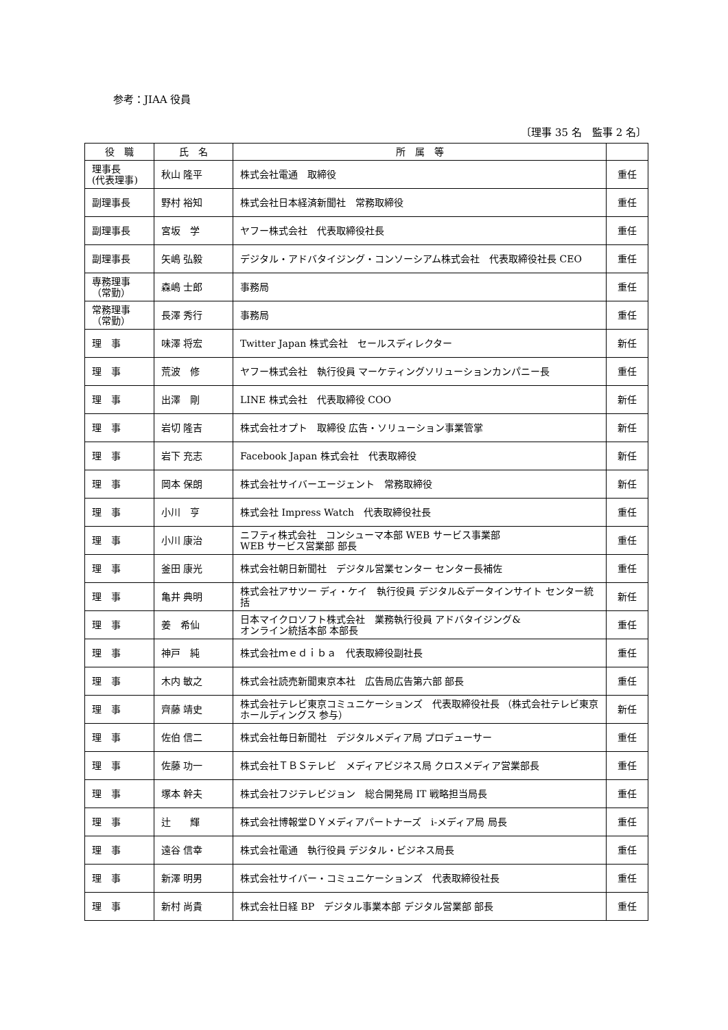参考：JIAA 役員
〔理事 35 名　監事 2 名〕
| 役 職 | 氏 名 | 所 属 等 | |
| --- | --- | --- | --- |
| 理事長 (代表理事) | 秋山 隆平 | 株式会社電通 取締役 | 重任 |
| 副理事長 | 野村 裕知 | 株式会社日本経済新聞社 常務取締役 | 重任 |
| 副理事長 | 宮坂 学 | ヤフー株式会社 代表取締役社長 | 重任 |
| 副理事長 | 矢嶋 弘毅 | デジタル・アドバタイジング・コンソーシアム株式会社 代表取締役社長 CEO | 重任 |
| 専務理事 （常勤） | 森嶋 士郎 | 事務局 | 重任 |
| 常務理事 （常勤） | 長澤 秀行 | 事務局 | 重任 |
| 理 事 | 味澤 将宏 | Twitter Japan 株式会社 セールスディレクター | 新任 |
| 理 事 | 荒波 修 | ヤフー株式会社 執行役員 マーケティングソリューションカンパニー長 | 重任 |
| 理 事 | 出澤 剛 | LINE 株式会社 代表取締役 COO | 新任 |
| 理 事 | 岩切 隆吉 | 株式会社オプト 取締役 広告・ソリューション事業管掌 | 新任 |
| 理 事 | 岩下 充志 | Facebook Japan 株式会社 代表取締役 | 新任 |
| 理 事 | 岡本 保朗 | 株式会社サイバーエージェント 常務取締役 | 新任 |
| 理 事 | 小川 亨 | 株式会社 Impress Watch 代表取締役社長 | 重任 |
| 理 事 | 小川 康治 | ニフティ株式会社 コンシューマ本部 WEB サービス事業部 WEB サービス営業部 部長 | 重任 |
| 理 事 | 釜田 康光 | 株式会社朝日新聞社 デジタル営業センター センター長補佐 | 重任 |
| 理 事 | 亀井 典明 | 株式会社アサツー ディ・ケイ 執行役員 デジタル&データインサイト センター統括 | 新任 |
| 理 事 | 姜 希仙 | 日本マイクロソフト株式会社 業務執行役員 アドバタイジング& オンライン統括本部 本部長 | 重任 |
| 理 事 | 神戸 純 | 株式会社ｍｅｄｉｂａ 代表取締役副社長 | 重任 |
| 理 事 | 木内 敏之 | 株式会社読売新聞東京本社 広告局広告第六部 部長 | 重任 |
| 理 事 | 齊藤 靖史 | 株式会社テレビ東京コミュニケーションズ 代表取締役社長 （株式会社テレビ東京ホールディングス 参与） | 新任 |
| 理 事 | 佐伯 信二 | 株式会社毎日新聞社 デジタルメディア局 プロデューサー | 重任 |
| 理 事 | 佐藤 功一 | 株式会社ＴＢＳテレビ メディアビジネス局 クロスメディア営業部長 | 重任 |
| 理 事 | 塚本 幹夫 | 株式会社フジテレビジョン 総合開発局 IT 戦略担当局長 | 重任 |
| 理 事 | 辻 輝 | 株式会社博報堂ＤＹメディアパートナーズ i-メディア局 局長 | 重任 |
| 理 事 | 遠谷 信幸 | 株式会社電通 執行役員 デジタル・ビジネス局長 | 重任 |
| 理 事 | 新澤 明男 | 株式会社サイバー・コミュニケーションズ 代表取締役社長 | 重任 |
| 理 事 | 新村 尚貴 | 株式会社日経 BP デジタル事業本部 デジタル営業部 部長 | 重任 |